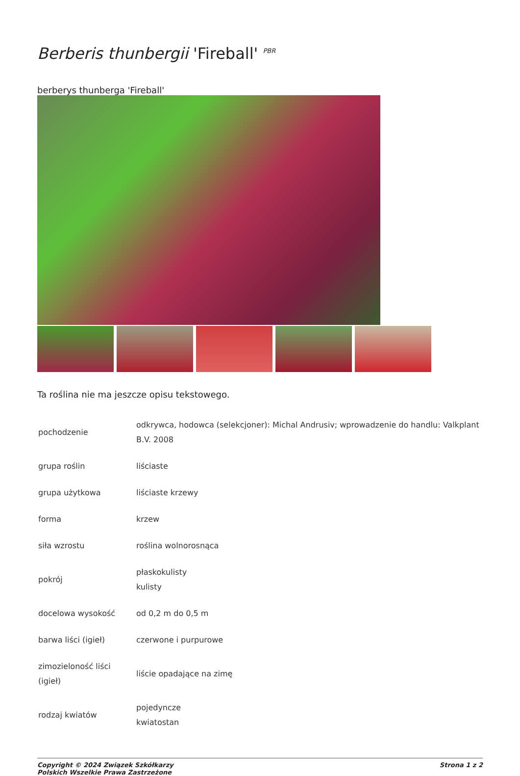Berberis thunbergii 'Fireball' <sup>PBR</sup>
berberys thunberga 'Fireball'
Ta roślina nie ma jeszcze opisu tekstowego.
| pochodzenie | odkrywca, hodowca (selekcjoner): Michal Andrusiv; wprowadzenie do handlu: Valkplant B.V. 2008 |
| grupa roślin | liściaste |
| grupa użytkowa | liściaste krzewy |
| forma | krzew |
| siła wzrostu | roślina wolnorosnąca |
| pokrój | płaskokulisty kulisty |
| docelowa wysokość | od 0,2 m do 0,5 m |
| barwa liści (igieł) | czerwone i purpurowe |
| zimozieloność liści (igieł) | liście opadające na zimę |
| rodzaj kwiatów | pojedyncze kwiatostan |
Copyright © 2024 Związek Szkółkarzy
Polskich Wszelkie Prawa Zastrzeżone
Strona 1 z 2